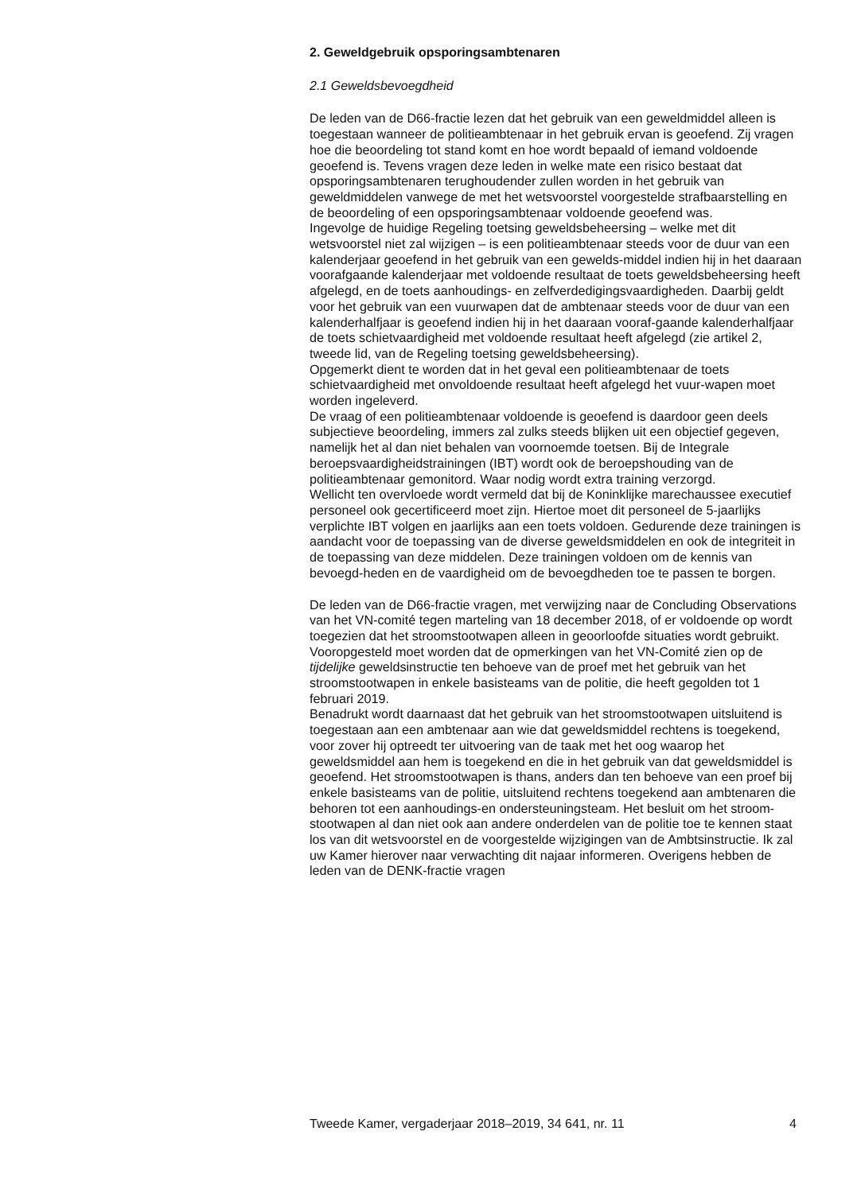2. Geweldgebruik opsporingsambtenaren
2.1 Geweldsbevoegdheid
De leden van de D66-fractie lezen dat het gebruik van een geweldmiddel alleen is toegestaan wanneer de politieambtenaar in het gebruik ervan is geoefend. Zij vragen hoe die beoordeling tot stand komt en hoe wordt bepaald of iemand voldoende geoefend is. Tevens vragen deze leden in welke mate een risico bestaat dat opsporingsambtenaren terughoudender zullen worden in het gebruik van geweldmiddelen vanwege de met het wetsvoorstel voorgestelde strafbaarstelling en de beoordeling of een opsporingsambtenaar voldoende geoefend was.
Ingevolge de huidige Regeling toetsing geweldsbeheersing – welke met dit wetsvoorstel niet zal wijzigen – is een politieambtenaar steeds voor de duur van een kalenderjaar geoefend in het gebruik van een gewelds-middel indien hij in het daaraan voorafgaande kalenderjaar met voldoende resultaat de toets geweldsbeheersing heeft afgelegd, en de toets aanhoudings- en zelfverdedigingsvaardigheden. Daarbij geldt voor het gebruik van een vuurwapen dat de ambtenaar steeds voor de duur van een kalenderhalfjaar is geoefend indien hij in het daaraan vooraf-gaande kalenderhalfjaar de toets schietvaardigheid met voldoende resultaat heeft afgelegd (zie artikel 2, tweede lid, van de Regeling toetsing geweldsbeheersing).
Opgemerkt dient te worden dat in het geval een politieambtenaar de toets schietvaardigheid met onvoldoende resultaat heeft afgelegd het vuur-wapen moet worden ingeleverd.
De vraag of een politieambtenaar voldoende is geoefend is daardoor geen deels subjectieve beoordeling, immers zal zulks steeds blijken uit een objectief gegeven, namelijk het al dan niet behalen van voornoemde toetsen. Bij de Integrale beroepsvaardigheidstrainingen (IBT) wordt ook de beroepshouding van de politieambtenaar gemonitord. Waar nodig wordt extra training verzorgd.
Wellicht ten overvloede wordt vermeld dat bij de Koninklijke marechaussee executief personeel ook gecertificeerd moet zijn. Hiertoe moet dit personeel de 5-jaarlijks verplichte IBT volgen en jaarlijks aan een toets voldoen. Gedurende deze trainingen is aandacht voor de toepassing van de diverse geweldsmiddelen en ook de integriteit in de toepassing van deze middelen. Deze trainingen voldoen om de kennis van bevoegd-heden en de vaardigheid om de bevoegdheden toe te passen te borgen.
De leden van de D66-fractie vragen, met verwijzing naar de Concluding Observations van het VN-comité tegen marteling van 18 december 2018, of er voldoende op wordt toegezien dat het stroomstootwapen alleen in geoorloofde situaties wordt gebruikt.
Vooropgesteld moet worden dat de opmerkingen van het VN-Comité zien op de tijdelijke geweldsinstructie ten behoeve van de proef met het gebruik van het stroomstootwapen in enkele basisteams van de politie, die heeft gegolden tot 1 februari 2019.
Benadrukt wordt daarnaast dat het gebruik van het stroomstootwapen uitsluitend is toegestaan aan een ambtenaar aan wie dat geweldsmiddel rechtens is toegekend, voor zover hij optreedt ter uitvoering van de taak met het oog waarop het geweldsmiddel aan hem is toegekend en die in het gebruik van dat geweldsmiddel is geoefend. Het stroomstootwapen is thans, anders dan ten behoeve van een proef bij enkele basisteams van de politie, uitsluitend rechtens toegekend aan ambtenaren die behoren tot een aanhoudings-en ondersteuningsteam. Het besluit om het stroom-stootwapen al dan niet ook aan andere onderdelen van de politie toe te kennen staat los van dit wetsvoorstel en de voorgestelde wijzigingen van de Ambtsinstructie. Ik zal uw Kamer hierover naar verwachting dit najaar informeren. Overigens hebben de leden van de DENK-fractie vragen
Tweede Kamer, vergaderjaar 2018–2019, 34 641, nr. 11 4